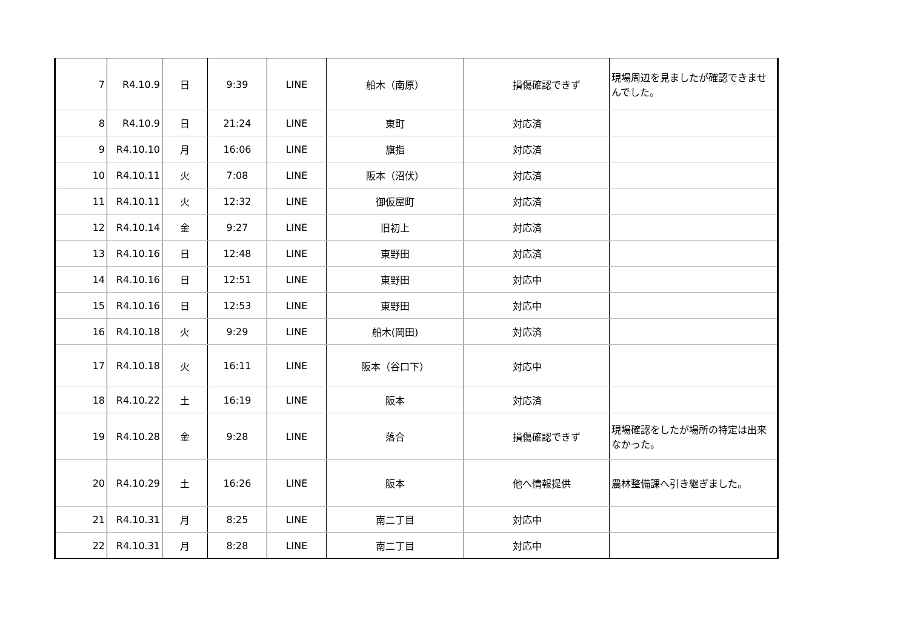| 7 | R4.10.9 | 日 | 9:39 | LINE | 船木（南原） | 損傷確認できず | 現場周辺を見ましたが確認できませんでした。 |
| 8 | R4.10.9 | 日 | 21:24 | LINE | 東町 | 対応済 | |
| 9 | R4.10.10 | 月 | 16:06 | LINE | 旗指 | 対応済 | |
| 10 | R4.10.11 | 火 | 7:08 | LINE | 阪本（沼伏） | 対応済 | |
| 11 | R4.10.11 | 火 | 12:32 | LINE | 御仮屋町 | 対応済 | |
| 12 | R4.10.14 | 金 | 9:27 | LINE | 旧初上 | 対応済 | |
| 13 | R4.10.16 | 日 | 12:48 | LINE | 東野田 | 対応済 | |
| 14 | R4.10.16 | 日 | 12:51 | LINE | 東野田 | 対応中 | |
| 15 | R4.10.16 | 日 | 12:53 | LINE | 東野田 | 対応中 | |
| 16 | R4.10.18 | 火 | 9:29 | LINE | 船木(岡田) | 対応済 | |
| 17 | R4.10.18 | 火 | 16:11 | LINE | 阪本（谷口下） | 対応中 | |
| 18 | R4.10.22 | 土 | 16:19 | LINE | 阪本 | 対応済 | |
| 19 | R4.10.28 | 金 | 9:28 | LINE | 落合 | 損傷確認できず | 現場確認をしたが場所の特定は出来なかった。 |
| 20 | R4.10.29 | 土 | 16:26 | LINE | 阪本 | 他へ情報提供 | 農林整備課へ引き継ぎました。 |
| 21 | R4.10.31 | 月 | 8:25 | LINE | 南二丁目 | 対応中 | |
| 22 | R4.10.31 | 月 | 8:28 | LINE | 南二丁目 | 対応中 | |